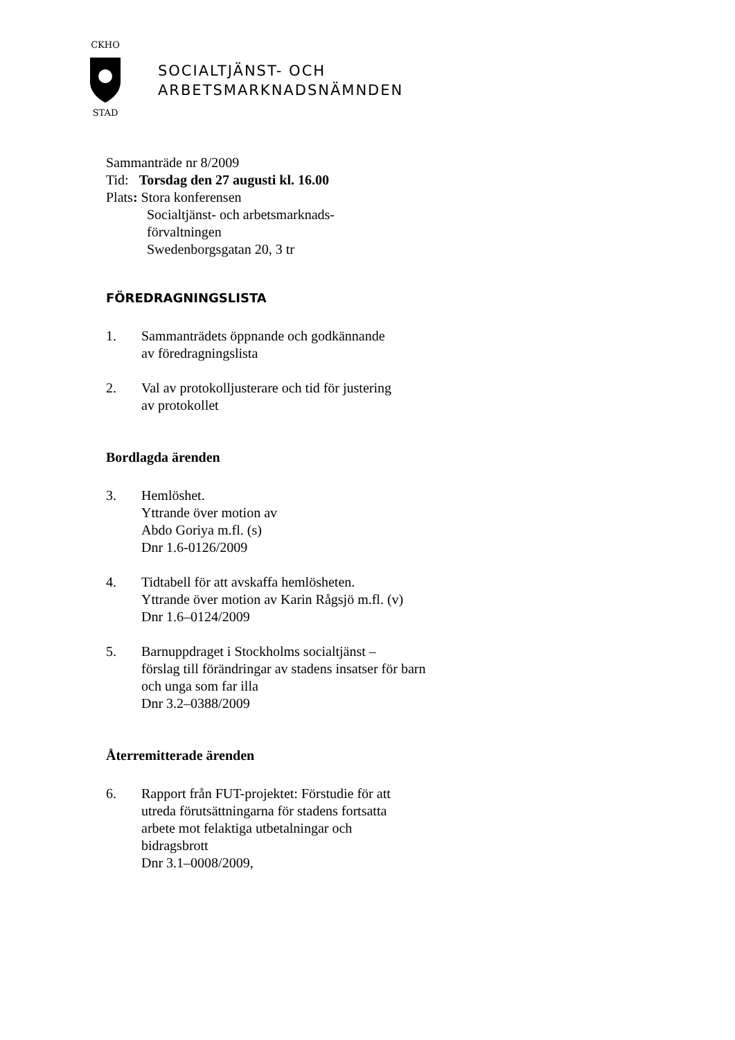CKHO
STAD
SOCIALTJÄNST- OCH
ARBETSMARKNADSNÄMNDEN
Sammanträde nr 8/2009
Tid: Torsdag den 27 augusti kl. 16.00
Plats: Stora konferensen
Socialtjänst- och arbetsmarknads-
förvaltningen
Swedenborgsgatan 20, 3 tr
FÖREDRAGNINGSLISTA
1. Sammanträdets öppnande och godkännande
av föredragningslista
2. Val av protokolljusterare och tid för justering
av protokollet
Bordlagda ärenden
3. Hemlöshet.
Yttrande över motion av
Abdo Goriya m.fl. (s)
Dnr 1.6-0126/2009
4. Tidtabell för att avskaffa hemlösheten.
Yttrande över motion av Karin Rågsjö m.fl. (v)
Dnr 1.6–0124/2009
5. Barnuppdraget i Stockholms socialtjänst –
förslag till förändringar av stadens insatser för barn
och unga som far illa
Dnr 3.2–0388/2009
Återremitterade ärenden
6. Rapport från FUT-projektet: Förstudie för att
utreda förutsättningarna för stadens fortsatta
arbete mot felaktiga utbetalningar och
bidragsbrott
Dnr 3.1–0008/2009,